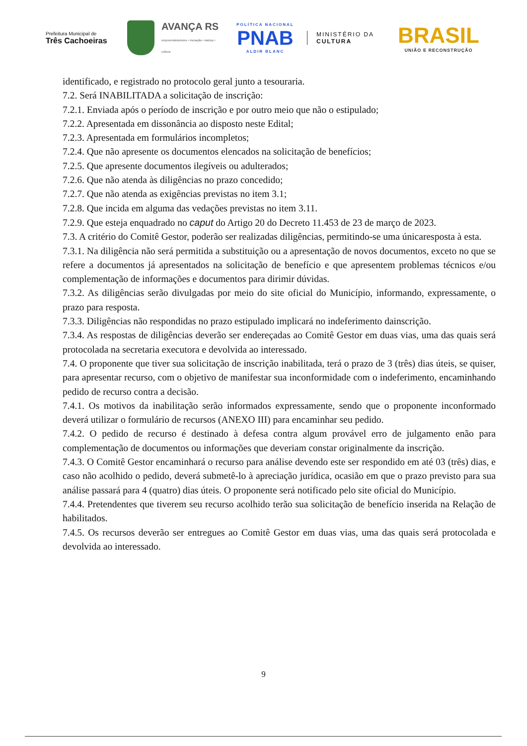Prefeitura Municipal de
Três Cachoeiras
AVANÇA RS
empreendedorismo • inovação • startup • cultura
POLÍTICA NACIONAL
PNAB
ALDIR BLANC
MINISTÉRIO DA
CULTURA
BRASIL
UNIÃO E RECONSTRUÇÃO
identificado, e registrado no protocolo geral junto a tesouraria.
7.2. Será INABILITADA a solicitação de inscrição:
7.2.1. Enviada após o período de inscrição e por outro meio que não o estipulado;
7.2.2. Apresentada em dissonância ao disposto neste Edital;
7.2.3. Apresentada em formulários incompletos;
7.2.4. Que não apresente os documentos elencados na solicitação de benefícios;
7.2.5. Que apresente documentos ilegíveis ou adulterados;
7.2.6. Que não atenda às diligências no prazo concedido;
7.2.7. Que não atenda as exigências previstas no item 3.1;
7.2.8. Que incida em alguma das vedações previstas no item 3.11.
7.2.9. Que esteja enquadrado no caput do Artigo 20 do Decreto 11.453 de 23 de março de 2023.
7.3. A critério do Comitê Gestor, poderão ser realizadas diligências, permitindo-se uma únicaresposta à esta.
7.3.1. Na diligência não será permitida a substituição ou a apresentação de novos documentos, exceto no que se refere a documentos já apresentados na solicitação de benefício e que apresentem problemas técnicos e/ou complementação de informações e documentos para dirimir dúvidas.
7.3.2. As diligências serão divulgadas por meio do site oficial do Município, informando, expressamente, o prazo para resposta.
7.3.3. Diligências não respondidas no prazo estipulado implicará no indeferimento dainscrição.
7.3.4. As respostas de diligências deverão ser endereçadas ao Comitê Gestor em duas vias, uma das quais será protocolada na secretaria executora e devolvida ao interessado.
7.4. O proponente que tiver sua solicitação de inscrição inabilitada, terá o prazo de 3 (três) dias úteis, se quiser, para apresentar recurso, com o objetivo de manifestar sua inconformidade com o indeferimento, encaminhando pedido de recurso contra a decisão.
7.4.1. Os motivos da inabilitação serão informados expressamente, sendo que o proponente inconformado deverá utilizar o formulário de recursos (ANEXO III) para encaminhar seu pedido.
7.4.2. O pedido de recurso é destinado à defesa contra algum provável erro de julgamento enão para complementação de documentos ou informações que deveriam constar originalmente da inscrição.
7.4.3. O Comitê Gestor encaminhará o recurso para análise devendo este ser respondido em até 03 (três) dias, e caso não acolhido o pedido, deverá submetê-lo à apreciação jurídica, ocasião em que o prazo previsto para sua análise passará para 4 (quatro) dias úteis. O proponente será notificado pelo site oficial do Município.
7.4.4. Pretendentes que tiverem seu recurso acolhido terão sua solicitação de benefício inserida na Relação de habilitados.
7.4.5. Os recursos deverão ser entregues ao Comitê Gestor em duas vias, uma das quais será protocolada e devolvida ao interessado.
9